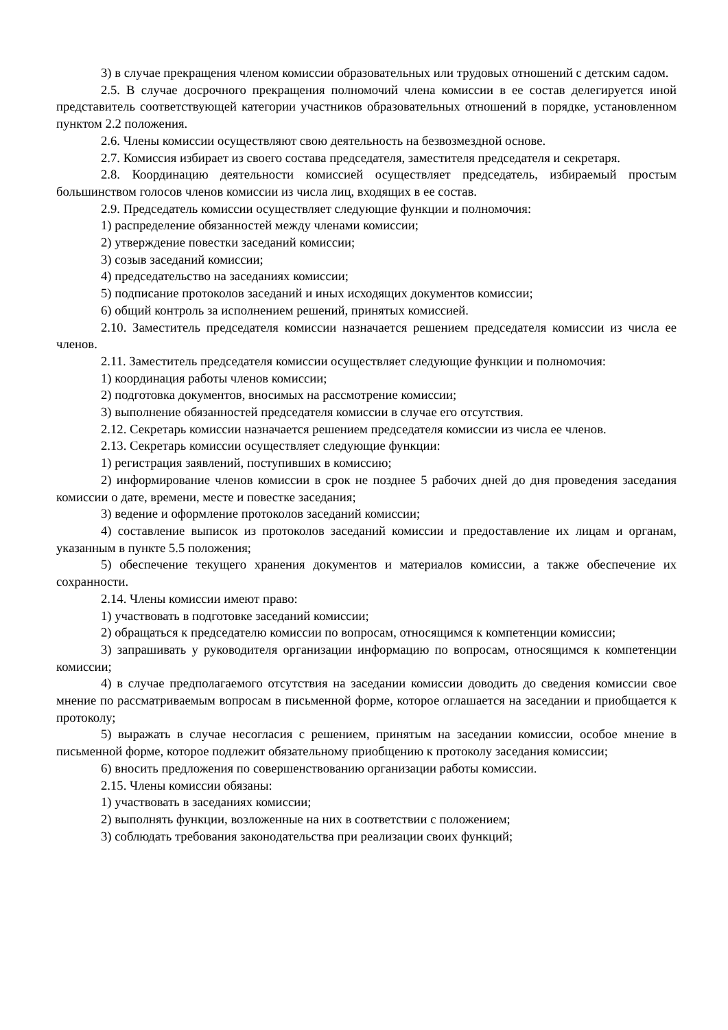3) в случае прекращения членом комиссии образовательных или трудовых отношений с детским садом.
2.5. В случае досрочного прекращения полномочий члена комиссии в ее состав делегируется иной представитель соответствующей категории участников образовательных отношений в порядке, установленном пунктом 2.2 положения.
2.6. Члены комиссии осуществляют свою деятельность на безвозмездной основе.
2.7. Комиссия избирает из своего состава председателя, заместителя председателя и секретаря.
2.8. Координацию деятельности комиссией осуществляет председатель, избираемый простым большинством голосов членов комиссии из числа лиц, входящих в ее состав.
2.9. Председатель комиссии осуществляет следующие функции и полномочия:
1) распределение обязанностей между членами комиссии;
2) утверждение повестки заседаний комиссии;
3) созыв заседаний комиссии;
4) председательство на заседаниях комиссии;
5) подписание протоколов заседаний и иных исходящих документов комиссии;
6) общий контроль за исполнением решений, принятых комиссией.
2.10. Заместитель председателя комиссии назначается решением председателя комиссии из числа ее членов.
2.11. Заместитель председателя комиссии осуществляет следующие функции и полномочия:
1) координация работы членов комиссии;
2) подготовка документов, вносимых на рассмотрение комиссии;
3) выполнение обязанностей председателя комиссии в случае его отсутствия.
2.12. Секретарь комиссии назначается решением председателя комиссии из числа ее членов.
2.13. Секретарь комиссии осуществляет следующие функции:
1) регистрация заявлений, поступивших в комиссию;
2) информирование членов комиссии в срок не позднее 5 рабочих дней до дня проведения заседания комиссии о дате, времени, месте и повестке заседания;
3) ведение и оформление протоколов заседаний комиссии;
4) составление выписок из протоколов заседаний комиссии и предоставление их лицам и органам, указанным в пункте 5.5 положения;
5) обеспечение текущего хранения документов и материалов комиссии, а также обеспечение их сохранности.
2.14. Члены комиссии имеют право:
1) участвовать в подготовке заседаний комиссии;
2) обращаться к председателю комиссии по вопросам, относящимся к компетенции комиссии;
3) запрашивать у руководителя организации информацию по вопросам, относящимся к компетенции комиссии;
4) в случае предполагаемого отсутствия на заседании комиссии доводить до сведения комиссии свое мнение по рассматриваемым вопросам в письменной форме, которое оглашается на заседании и приобщается к протоколу;
5) выражать в случае несогласия с решением, принятым на заседании комиссии, особое мнение в письменной форме, которое подлежит обязательному приобщению к протоколу заседания комиссии;
6) вносить предложения по совершенствованию организации работы комиссии.
2.15. Члены комиссии обязаны:
1) участвовать в заседаниях комиссии;
2) выполнять функции, возложенные на них в соответствии с положением;
3) соблюдать требования законодательства при реализации своих функций;